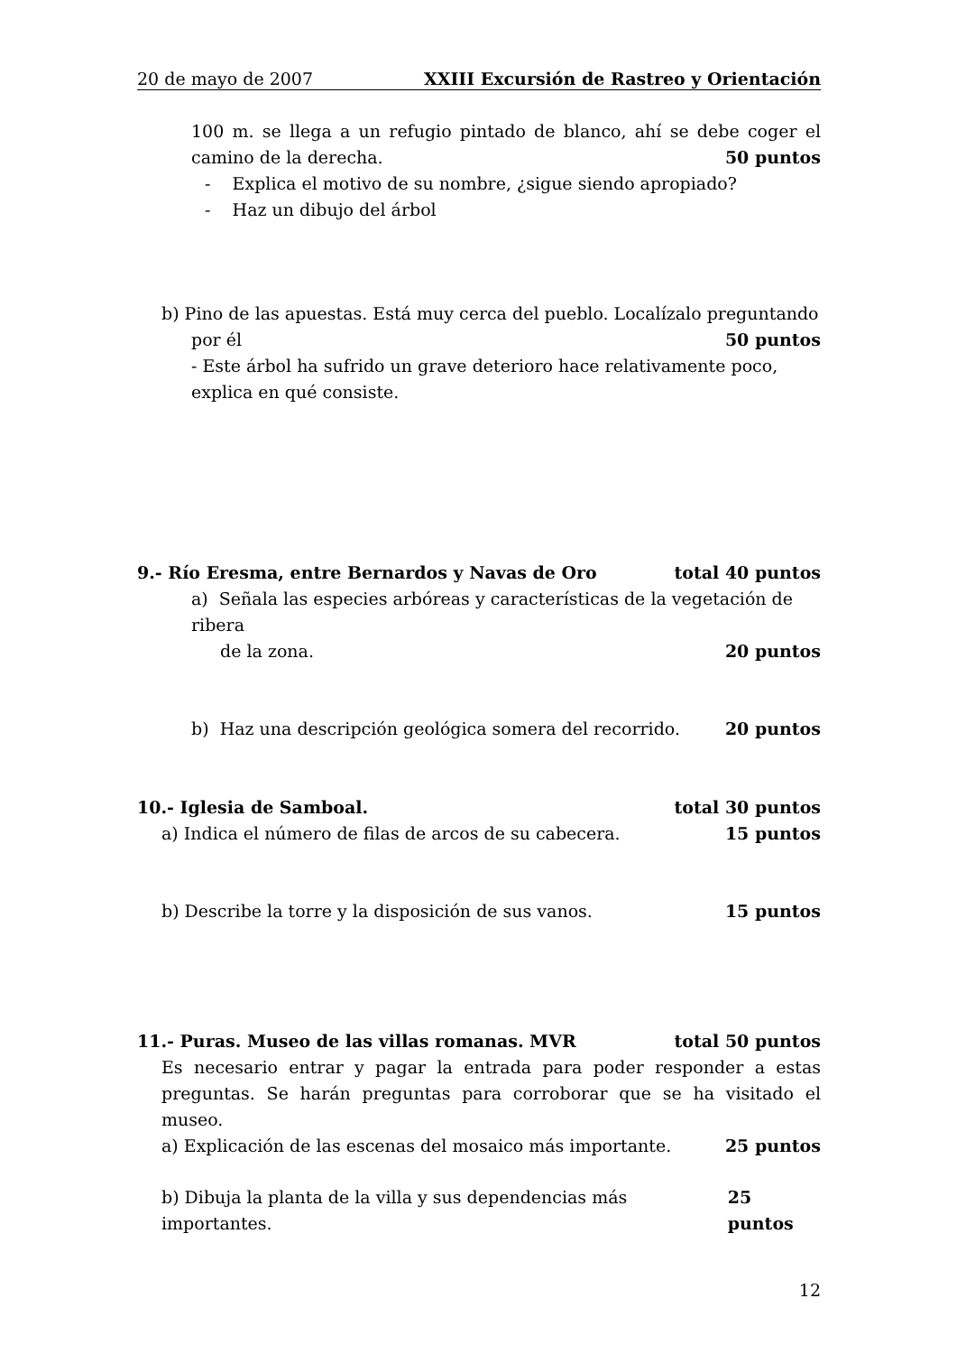20 de mayo de 2007 XXIII Excursión de Rastreo y Orientación
100 m. se llega a un refugio pintado de blanco, ahí se debe coger el camino de la derecha.
50 puntos
- Explica el motivo de su nombre, ¿sigue siendo apropiado?
- Haz un dibujo del árbol
b) Pino de las apuestas. Está muy cerca del pueblo. Localízalo preguntando
por él 50 puntos
- Este árbol ha sufrido un grave deterioro hace relativamente poco, explica en qué consiste.
9.- Río Eresma, entre Bernardos y Navas de Oro total 40 puntos
a) Señala las especies arbóreas y características de la vegetación de ribera
de la zona. 20 puntos
b) Haz una descripción geológica somera del recorrido. 20 puntos
10.- Iglesia de Samboal. total 30 puntos
a) Indica el número de filas de arcos de su cabecera. 15 puntos
b) Describe la torre y la disposición de sus vanos. 15 puntos
11.- Puras. Museo de las villas romanas. MVR total 50 puntos
Es necesario entrar y pagar la entrada para poder responder a estas preguntas. Se harán preguntas para corroborar que se ha visitado el museo.
a) Explicación de las escenas del mosaico más importante. 25 puntos
b) Dibuja la planta de la villa y sus dependencias más importantes. 25 puntos
12